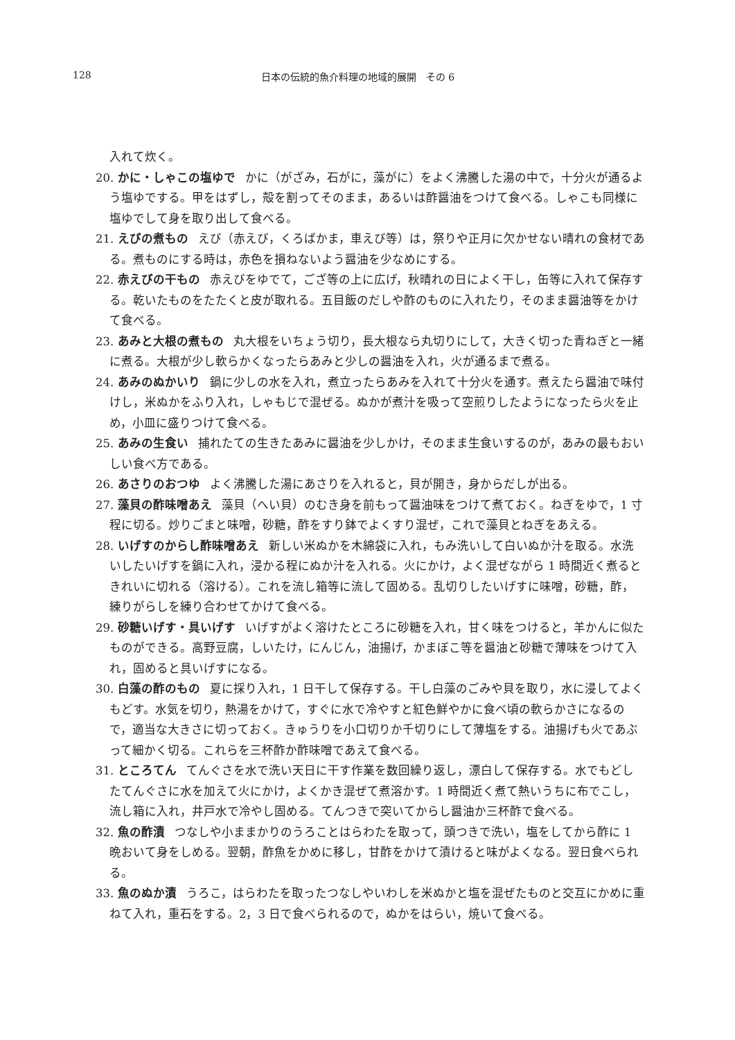128 日本の伝統的魚介料理の地域的展開　その 6
入れて炊く。
20. かに・しゃこの塩ゆで かに（がざみ，石がに，藻がに）をよく沸騰した湯の中で，十分火が通るよう塩ゆでする。甲をはずし，殻を割ってそのまま，あるいは酢醤油をつけて食べる。しゃこも同様に塩ゆでして身を取り出して食べる。
21. えびの煮もの えび（赤えび，くろばかま，車えび等）は，祭りや正月に欠かせない晴れの食材である。煮ものにする時は，赤色を損ねないよう醤油を少なめにする。
22. 赤えびの干もの 赤えびをゆでて，ござ等の上に広げ，秋晴れの日によく干し，缶等に入れて保存する。乾いたものをたたくと皮が取れる。五目飯のだしや酢のものに入れたり，そのまま醤油等をかけて食べる。
23. あみと大根の煮もの 丸大根をいちょう切り，長大根なら丸切りにして，大きく切った青ねぎと一緒に煮る。大根が少し軟らかくなったらあみと少しの醤油を入れ，火が通るまで煮る。
24. あみのぬかいり 鍋に少しの水を入れ，煮立ったらあみを入れて十分火を通す。煮えたら醤油で味付けし，米ぬかをふり入れ，しゃもじで混ぜる。ぬかが煮汁を吸って空煎りしたようになったら火を止め，小皿に盛りつけて食べる。
25. あみの生食い 捕れたての生きたあみに醤油を少しかけ，そのまま生食いするのが，あみの最もおいしい食べ方である。
26. あさりのおつゆ よく沸騰した湯にあさりを入れると，貝が開き，身からだしが出る。
27. 藻貝の酢味噌あえ 藻貝（へい貝）のむき身を前もって醤油味をつけて煮ておく。ねぎをゆで，1 寸程に切る。炒りごまと味噌，砂糖，酢をすり鉢でよくすり混ぜ，これで藻貝とねぎをあえる。
28. いげすのからし酢味噌あえ 新しい米ぬかを木綿袋に入れ，もみ洗いして白いぬか汁を取る。水洗いしたいげすを鍋に入れ，浸かる程にぬか汁を入れる。火にかけ，よく混ぜながら 1 時間近く煮るときれいに切れる（溶ける）。これを流し箱等に流して固める。乱切りしたいげすに味噌，砂糖，酢，練りがらしを練り合わせてかけて食べる。
29. 砂糖いげす・具いげす いげすがよく溶けたところに砂糖を入れ，甘く味をつけると，羊かんに似たものができる。高野豆腐，しいたけ，にんじん，油揚げ，かまぼこ等を醤油と砂糖で薄味をつけて入れ，固めると具いげすになる。
30. 白藻の酢のもの 夏に採り入れ，1 日干して保存する。干し白藻のごみや貝を取り，水に浸してよくもどす。水気を切り，熱湯をかけて，すぐに水で冷やすと紅色鮮やかに食べ頃の軟らかさになるので，適当な大きさに切っておく。きゅうりを小口切りか千切りにして薄塩をする。油揚げも火であぶって細かく切る。これらを三杯酢か酢味噌であえて食べる。
31. ところてん てんぐさを水で洗い天日に干す作業を数回繰り返し，漂白して保存する。水でもどしたてんぐさに水を加えて火にかけ，よくかき混ぜて煮溶かす。1 時間近く煮て熱いうちに布でこし，流し箱に入れ，井戸水で冷やし固める。てんつきで突いてからし醤油か三杯酢で食べる。
32. 魚の酢漬 つなしや小ままかりのうろことはらわたを取って，頭つきで洗い，塩をしてから酢に 1 晩おいて身をしめる。翌朝，酢魚をかめに移し，甘酢をかけて漬けると味がよくなる。翌日食べられる。
33. 魚のぬか漬 うろこ，はらわたを取ったつなしやいわしを米ぬかと塩を混ぜたものと交互にかめに重ねて入れ，重石をする。2，3 日で食べられるので，ぬかをはらい，焼いて食べる。